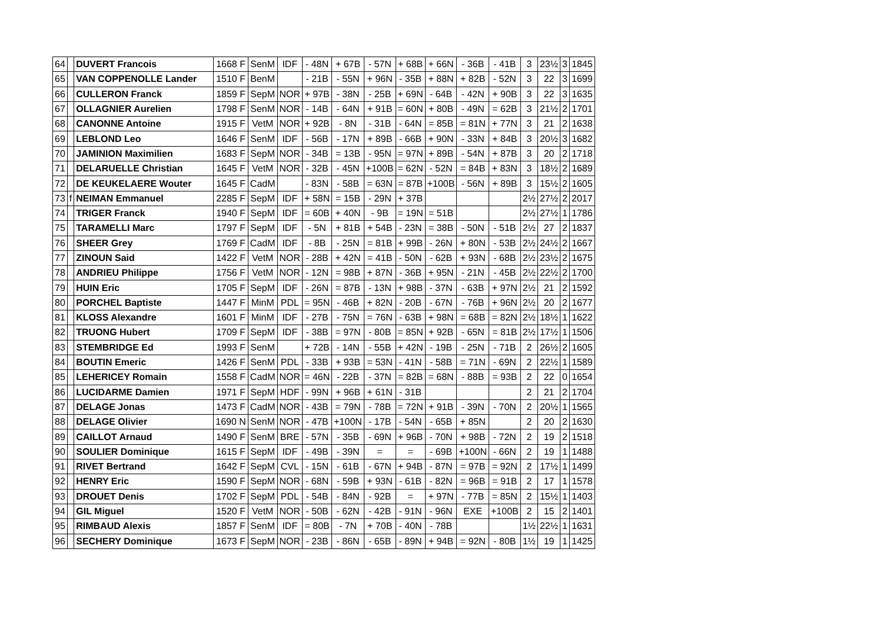| 64 | | DUVERT Francois | 1668 F | SenM | IDF | - 48N | + 67B | - 57N | + 68B | + 66N | - 36B | - 41B | 3 | 23½ | 3 | 1845 |
| 65 | | VAN COPPENOLLE Lander | 1510 F | BenM | | - 21B | - 55N | + 96N | - 35B | + 88N | + 82B | - 52N | 3 | 22 | 3 | 1699 |
| 66 | | CULLERON Franck | 1859 F | SepM | NOR | + 97B | - 38N | - 25B | + 69N | - 64B | - 42N | + 90B | 3 | 22 | 3 | 1635 |
| 67 | | OLLAGNIER Aurelien | 1798 F | SenM | NOR | - 14B | - 64N | + 91B | = 60N | + 80B | - 49N | = 62B | 3 | 21½ | 2 | 1701 |
| 68 | | CANONNE Antoine | 1915 F | VetM | NOR | + 92B | - 8N | - 31B | - 64N | = 85B | = 81N | + 77N | 3 | 21 | 2 | 1638 |
| 69 | | LEBLOND Leo | 1646 F | SenM | IDF | - 56B | - 17N | + 89B | - 66B | + 90N | - 33N | + 84B | 3 | 20½ | 3 | 1682 |
| 70 | | JAMINION Maximilien | 1683 F | SepM | NOR | - 34B | = 13B | - 95N | = 97N | + 89B | - 54N | + 87B | 3 | 20 | 2 | 1718 |
| 71 | | DELARUELLE Christian | 1645 F | VetM | NOR | - 32B | - 45N | +100B | = 62N | - 52N | = 84B | + 83N | 3 | 18½ | 2 | 1689 |
| 72 | | DE KEUKELAERE Wouter | 1645 F | CadM | | - 83N | - 58B | = 63N | = 87B | +100B | - 56N | + 89B | 3 | 15½ | 2 | 1605 |
| 73 | f | NEIMAN Emmanuel | 2285 F | SepM | IDF | + 58N | = 15B | - 29N | + 37B | | | | 2½ | 27½ | 2 | 2017 |
| 74 | | TRIGER Franck | 1940 F | SepM | IDF | = 60B | + 40N | - 9B | = 19N | = 51B | | | 2½ | 27½ | 1 | 1786 |
| 75 | | TARAMELLI Marc | 1797 F | SepM | IDF | - 5N | + 81B | + 54B | - 23N | = 38B | - 50N | - 51B | 2½ | 27 | 2 | 1837 |
| 76 | | SHEER Grey | 1769 F | CadM | IDF | - 8B | - 25N | = 81B | + 99B | - 26N | + 80N | - 53B | 2½ | 24½ | 2 | 1667 |
| 77 | | ZINOUN Said | 1422 F | VetM | NOR | - 28B | + 42N | = 41B | - 50N | - 62B | + 93N | - 68B | 2½ | 23½ | 2 | 1675 |
| 78 | | ANDRIEU Philippe | 1756 F | VetM | NOR | - 12N | = 98B | + 87N | - 36B | + 95N | - 21N | - 45B | 2½ | 22½ | 2 | 1700 |
| 79 | | HUIN Eric | 1705 F | SepM | IDF | - 26N | = 87B | - 13N | + 98B | - 37N | - 63B | + 97N | 2½ | 21 | 2 | 1592 |
| 80 | | PORCHEL Baptiste | 1447 F | MinM | PDL | = 95N | - 46B | + 82N | - 20B | - 67N | - 76B | + 96N | 2½ | 20 | 2 | 1677 |
| 81 | | KLOSS Alexandre | 1601 F | MinM | IDF | - 27B | - 75N | = 76N | - 63B | + 98N | = 68B | = 82N | 2½ | 18½ | 1 | 1622 |
| 82 | | TRUONG Hubert | 1709 F | SepM | IDF | - 38B | = 97N | - 80B | = 85N | + 92B | - 65N | = 81B | 2½ | 17½ | 1 | 1506 |
| 83 | | STEMBRIDGE Ed | 1993 F | SenM | | + 72B | - 14N | - 55B | + 42N | - 19B | - 25N | - 71B | 2 | 26½ | 2 | 1605 |
| 84 | | BOUTIN Emeric | 1426 F | SenM | PDL | - 33B | + 93B | = 53N | - 41N | - 58B | = 71N | - 69N | 2 | 22½ | 1 | 1589 |
| 85 | | LEHERICEY Romain | 1558 F | CadM | NOR | = 46N | - 22B | - 37N | = 82B | = 68N | - 88B | = 93B | 2 | 22 | 0 | 1654 |
| 86 | | LUCIDARME Damien | 1971 F | SepM | HDF | - 99N | + 96B | + 61N | - 31B | | | | 2 | 21 | 2 | 1704 |
| 87 | | DELAGE Jonas | 1473 F | CadM | NOR | - 43B | = 79N | - 78B | = 72N | + 91B | - 39N | - 70N | 2 | 20½ | 1 | 1565 |
| 88 | | DELAGE Olivier | 1690 N | SenM | NOR | - 47B | +100N | - 17B | - 54N | - 65B | + 85N | | 2 | 20 | 2 | 1630 |
| 89 | | CAILLOT Arnaud | 1490 F | SenM | BRE | - 57N | - 35B | - 69N | + 96B | - 70N | + 98B | - 72N | 2 | 19 | 2 | 1518 |
| 90 | | SOULIER Dominique | 1615 F | SepM | IDF | - 49B | - 39N | = | = | - 69B | +100N | - 66N | 2 | 19 | 1 | 1488 |
| 91 | | RIVET Bertrand | 1642 F | SepM | CVL | - 15N | - 61B | - 67N | + 94B | - 87N | = 97B | = 92N | 2 | 17½ | 1 | 1499 |
| 92 | | HENRY Eric | 1590 F | SepM | NOR | - 68N | - 59B | + 93N | - 61B | - 82N | = 96B | = 91B | 2 | 17 | 1 | 1578 |
| 93 | | DROUET Denis | 1702 F | SepM | PDL | - 54B | - 84N | - 92B | = | + 97N | - 77B | = 85N | 2 | 15½ | 1 | 1403 |
| 94 | | GIL Miguel | 1520 F | VetM | NOR | - 50B | - 62N | - 42B | - 91N | - 96N | EXE | +100B | 2 | 15 | 2 | 1401 |
| 95 | | RIMBAUD Alexis | 1857 F | SenM | IDF | = 80B | - 7N | + 70B | - 40N | - 78B | | | 1½ | 22½ | 1 | 1631 |
| 96 | | SECHERY Dominique | 1673 F | SepM | NOR | - 23B | - 86N | - 65B | - 89N | + 94B | = 92N | - 80B | 1½ | 19 | 1 | 1425 |